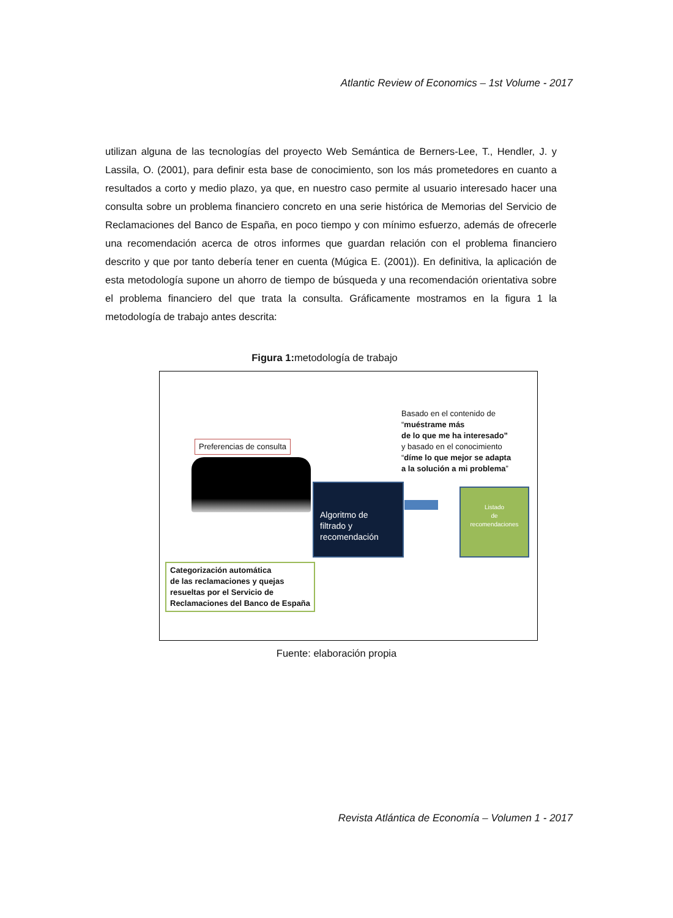Atlantic Review of Economics – 1st Volume - 2017
utilizan alguna de las tecnologías del proyecto Web Semántica de Berners-Lee, T., Hendler, J. y Lassila, O. (2001), para definir esta base de conocimiento, son los más prometedores en cuanto a resultados a corto y medio plazo, ya que, en nuestro caso permite al usuario interesado hacer una consulta sobre un problema financiero concreto en una serie histórica de Memorias del Servicio de Reclamaciones del Banco de España, en poco tiempo y con mínimo esfuerzo, además de ofrecerle una recomendación acerca de otros informes que guardan relación con el problema financiero descrito y que por tanto debería tener en cuenta (Múgica E. (2001)). En definitiva, la aplicación de esta metodología supone un ahorro de tiempo de búsqueda y una recomendación orientativa sobre el problema financiero del que trata la consulta. Gráficamente mostramos en la figura 1 la metodología de trabajo antes descrita:
Figura 1: metodología de trabajo
Preferencias de consulta
Basado en el contenido de
“muéstrame más
de lo que me ha interesado”
y basado en el conocimiento
“díme lo que mejor se adapta
a la solución a mi problema”
Algoritmo de
filtrado y
recomendación
Listado
de
recomendaciones
Categorización automática
de las reclamaciones y quejas
resueltas por el Servicio de
Reclamaciones del Banco de España
Fuente: elaboración propia
Revista Atlántica de Economía – Volumen 1 - 2017